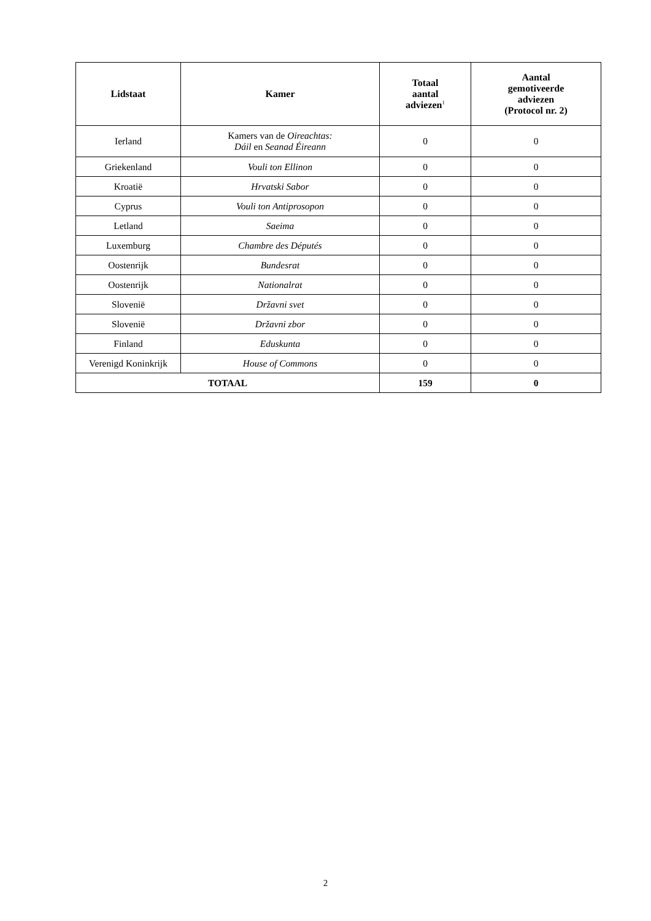| Lidstaat | Kamer | Totaal aantal adviezen<sup>1</sup> | Aantal gemotiveerde adviezen (Protocol nr. 2) |
| --- | --- | --- | --- |
| Ierland | Kamers van de Oireachtas: Dáil en Seanad Éireann | 0 | 0 |
| Griekenland | Vouli ton Ellinon | 0 | 0 |
| Kroatië | Hrvatski Sabor | 0 | 0 |
| Cyprus | Vouli ton Antiprosopon | 0 | 0 |
| Letland | Saeima | 0 | 0 |
| Luxemburg | Chambre des Députés | 0 | 0 |
| Oostenrijk | Bundesrat | 0 | 0 |
| Oostenrijk | Nationalrat | 0 | 0 |
| Slovenië | Državni svet | 0 | 0 |
| Slovenië | Državni zbor | 0 | 0 |
| Finland | Eduskunta | 0 | 0 |
| Verenigd Koninkrijk | House of Commons | 0 | 0 |
| TOTAAL | | 159 | 0 |
2